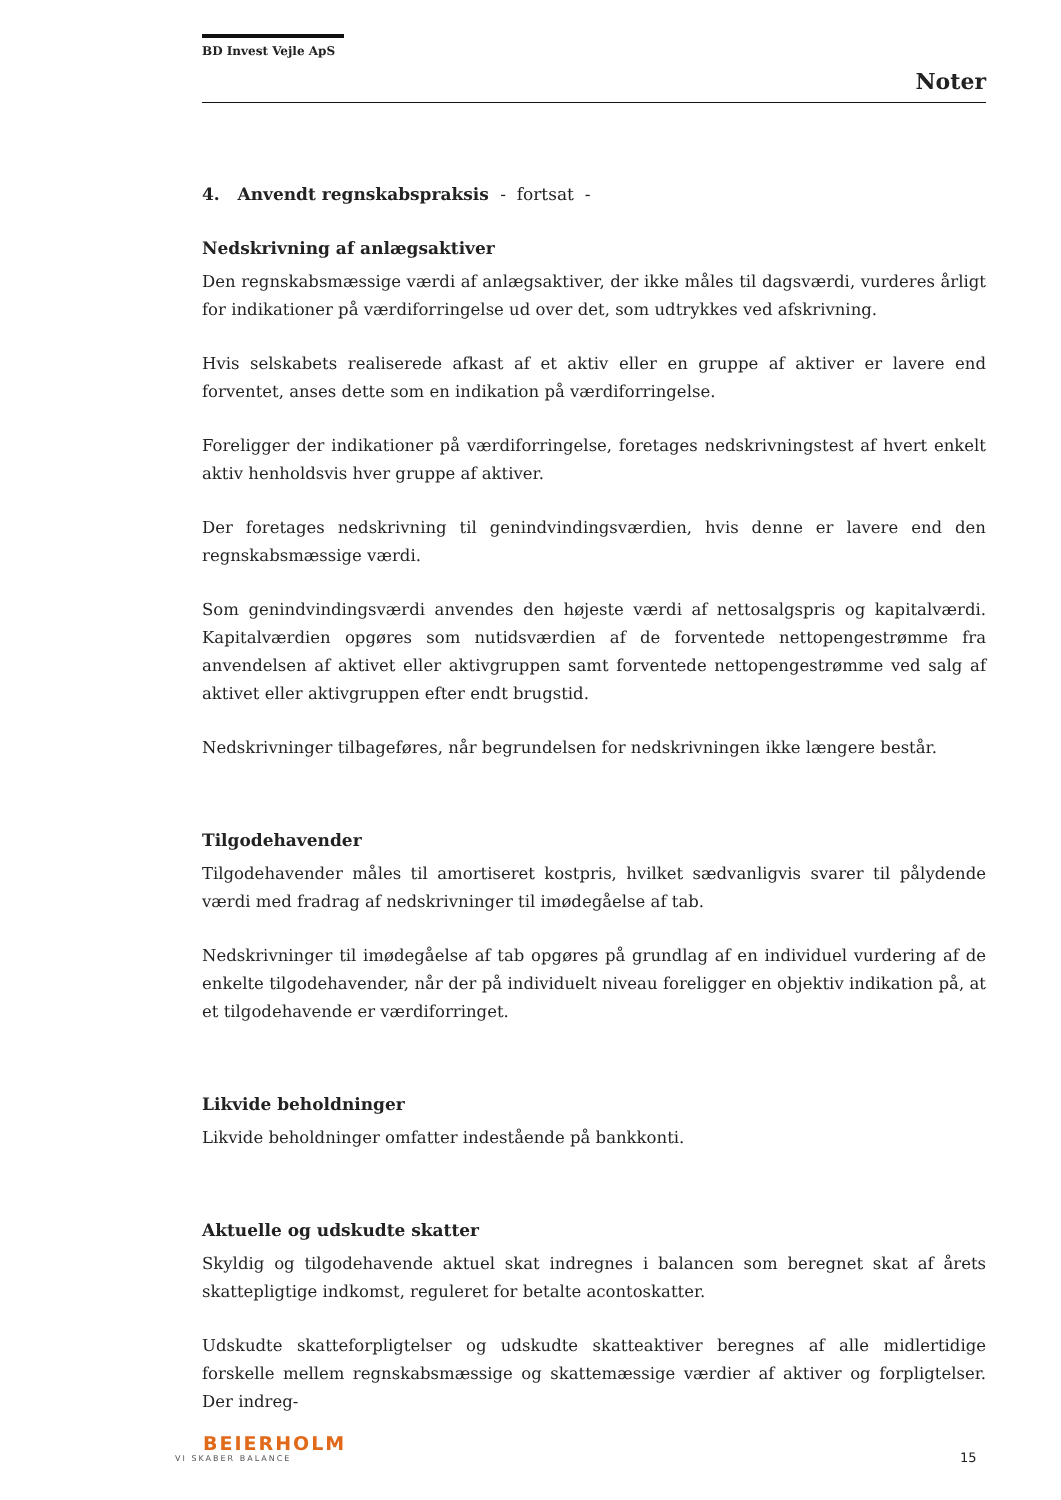BD Invest Vejle ApS
Noter
4. Anvendt regnskabspraksis - fortsat -
Nedskrivning af anlægsaktiver
Den regnskabsmæssige værdi af anlægsaktiver, der ikke måles til dagsværdi, vurderes årligt for indikationer på værdiforringelse ud over det, som udtrykkes ved afskrivning.
Hvis selskabets realiserede afkast af et aktiv eller en gruppe af aktiver er lavere end forventet, anses dette som en indikation på værdiforringelse.
Foreligger der indikationer på værdiforringelse, foretages nedskrivningstest af hvert enkelt aktiv henholdsvis hver gruppe af aktiver.
Der foretages nedskrivning til genindvindingsværdien, hvis denne er lavere end den regnskabsmæssige værdi.
Som genindvindingsværdi anvendes den højeste værdi af nettosalgspris og kapitalværdi. Kapitalværdien opgøres som nutidsværdien af de forventede nettopengestrømme fra anvendelsen af aktivet eller aktivgruppen samt forventede nettopengestrømme ved salg af aktivet eller aktivgruppen efter endt brugstid.
Nedskrivninger tilbageføres, når begrundelsen for nedskrivningen ikke længere består.
Tilgodehavender
Tilgodehavender måles til amortiseret kostpris, hvilket sædvanligvis svarer til pålydende værdi med fradrag af nedskrivninger til imødegåelse af tab.
Nedskrivninger til imødegåelse af tab opgøres på grundlag af en individuel vurdering af de enkelte tilgodehavender, når der på individuelt niveau foreligger en objektiv indikation på, at et tilgodehavende er værdiforringet.
Likvide beholdninger
Likvide beholdninger omfatter indestående på bankkonti.
Aktuelle og udskudte skatter
Skyldig og tilgodehavende aktuel skat indregnes i balancen som beregnet skat af årets skattepligtige indkomst, reguleret for betalte acontoskatter.
Udskudte skatteforpligtelser og udskudte skatteaktiver beregnes af alle midlertidige forskelle mellem regnskabsmæssige og skattemæssige værdier af aktiver og forpligtelser. Der indreg-
BEIERHOLM
VI SKABER BALANCE
15